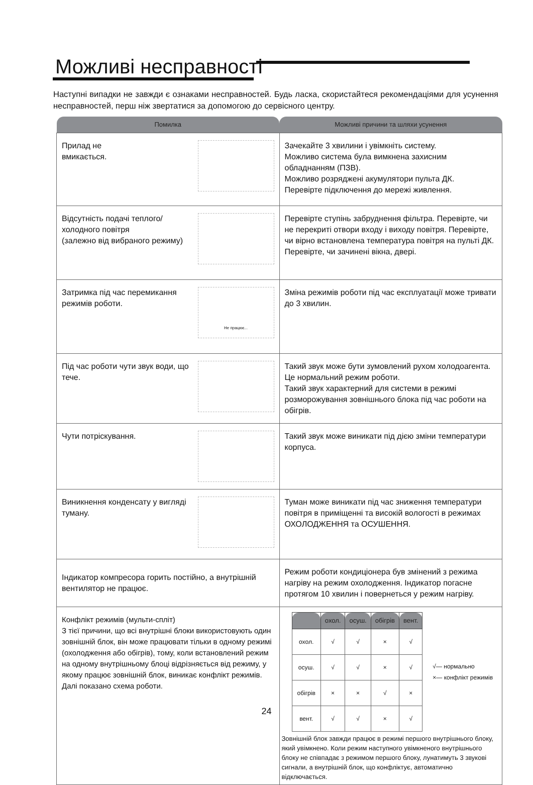Можливі несправності
Наступні випадки не завжди є ознаками несправностей. Будь ласка, скористайтеся рекомендаціями для усунення несправностей, перш ніж звертатися за допомогою до сервісного центру.
| Помилка | Можливі причини та шляхи усунення |
| --- | --- |
| Прилад не вмикається. | Зачекайте 3 хвилини і увімкніть систему. Можливо система була вимкнена захисним обладнанням (ПЗВ). Можливо розряджені акумулятори пульта ДК. Перевірте підключення до мережі живлення. |
| Відсутність подачі теплого/холодного повітря (залежно від вибраного режиму) | Перевірте ступінь забруднення фільтра. Перевірте, чи не перекриті отвори входу і виходу повітря. Перевірте, чи вірно встановлена температура повітря на пульті ДК. Перевірте, чи зачинені вікна, двері. |
| Не працює... Затримка під час перемикання режимів роботи. | Зміна режимів роботи під час експлуатації може тривати до 3 хвилин. |
| Під час роботи чути звук води, що тече. | Такий звук може бути зумовлений рухом холодоагента. Це нормальний режим роботи. Такий звук характерний для системи в режимі розморожування зовнішнього блока під час роботи на обігрів. |
| Чути потріскування. | Такий звук може виникати під дією зміни температури корпуса. |
| Виникнення конденсату у вигляді туману. | Туман може виникати під час зниження температури повітря в приміщенні та високій вологості в режимах ОХОЛОДЖЕННЯ та ОСУШЕННЯ. |
| Індикатор компресора горить постійно, а внутрішній вентилятор не працює. | Режим роботи кондиціонера був змінений з режима нагріву на режим охолодження. Індикатор погасне протягом 10 хвилин і повернеться у режим нагріву. |
| Конфлікт режимів (мульти-спліт) З тієї причини, що всі внутрішні блоки використовують один зовнішній блок, він може працювати тільки в одному режимі (охолодження або обігрів), тому, коли встановлений режим на одному внутрішньому блоці відрізняється від режиму, у якому працює зовнішній блок, виникає конфлікт режимів. Далі показано схема роботи. | / / охол. / осуш. / обігрів / вент. / / --- / --- / --- / --- / --- / / охол. / √ / √ / × / √ / / осуш. / √ / √ / × / √ / / обігрів / × / × / √ / × / / вент. / √ / √ / × / √ / √— нормально ×— конфлікт режимів Зовнішній блок завжди працює в режимі першого внутрішнього блоку, який увімкнено. Коли режим наступного увімкненого внутрішнього блоку не співпадає з режимом першого блоку, лунатимуть 3 звукові сигнали, а внутрішній блок, що конфліктує, автоматично відключається. |
24